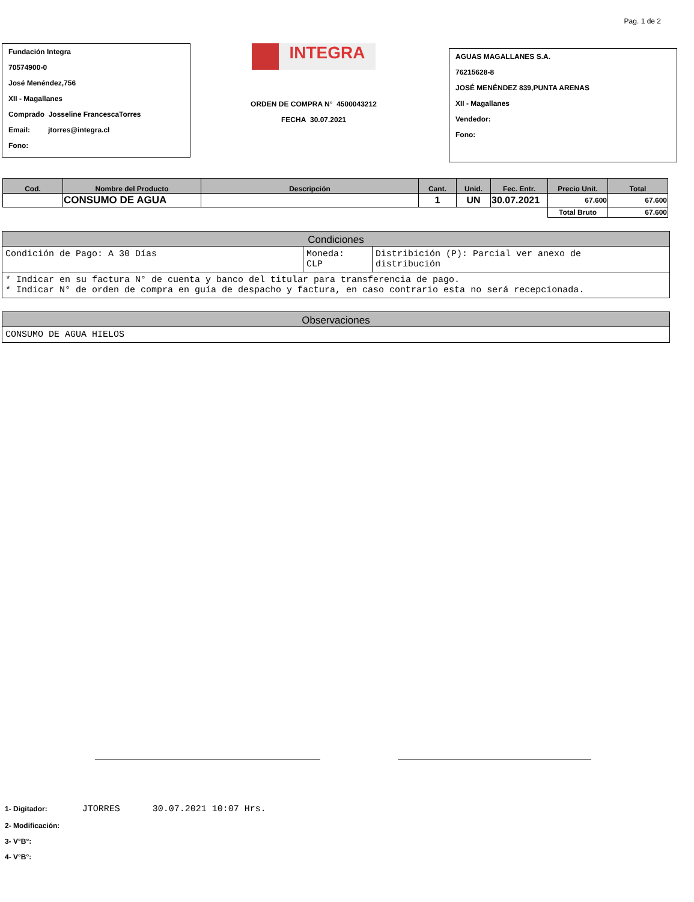Pag. 1 de 2
Fundación Integra
70574900-0
José Menéndez,756
XII - Magallanes
Comprado Josseline FrancescaTorres
Email: jtorres@integra.cl
Fono:
INTEGRA
ORDEN DE COMPRA N° 4500043212
FECHA 30.07.2021
AGUAS MAGALLANES S.A.
76215628-8
JOSÉ MENÉNDEZ 839,PUNTA ARENAS
XII - Magallanes
Vendedor:
Fono:
| Cod. | Nombre del Producto | Descripción | Cant. | Unid. | Fec. Entr. | Precio Unit. | Total |
| --- | --- | --- | --- | --- | --- | --- | --- |
| | CONSUMO DE AGUA | | 1 | UN | 30.07.2021 | 67.600 | 67.600 |
| | | | | | | Total Bruto | 67.600 |
Condiciones
Condición de Pago: A 30 Días Moneda:
CLP
Distribición (P): Parcial ver anexo de
distribución
* Indicar en su factura N° de cuenta y banco del titular para transferencia de pago.
* Indicar N° de orden de compra en guía de despacho y factura, en caso contrario esta no será recepcionada.
Observaciones
CONSUMO DE AGUA HIELOS
1- Digitador: JTORRES 30.07.2021 10:07 Hrs.
2- Modificación:
3- V°B°:
4- V°B°: